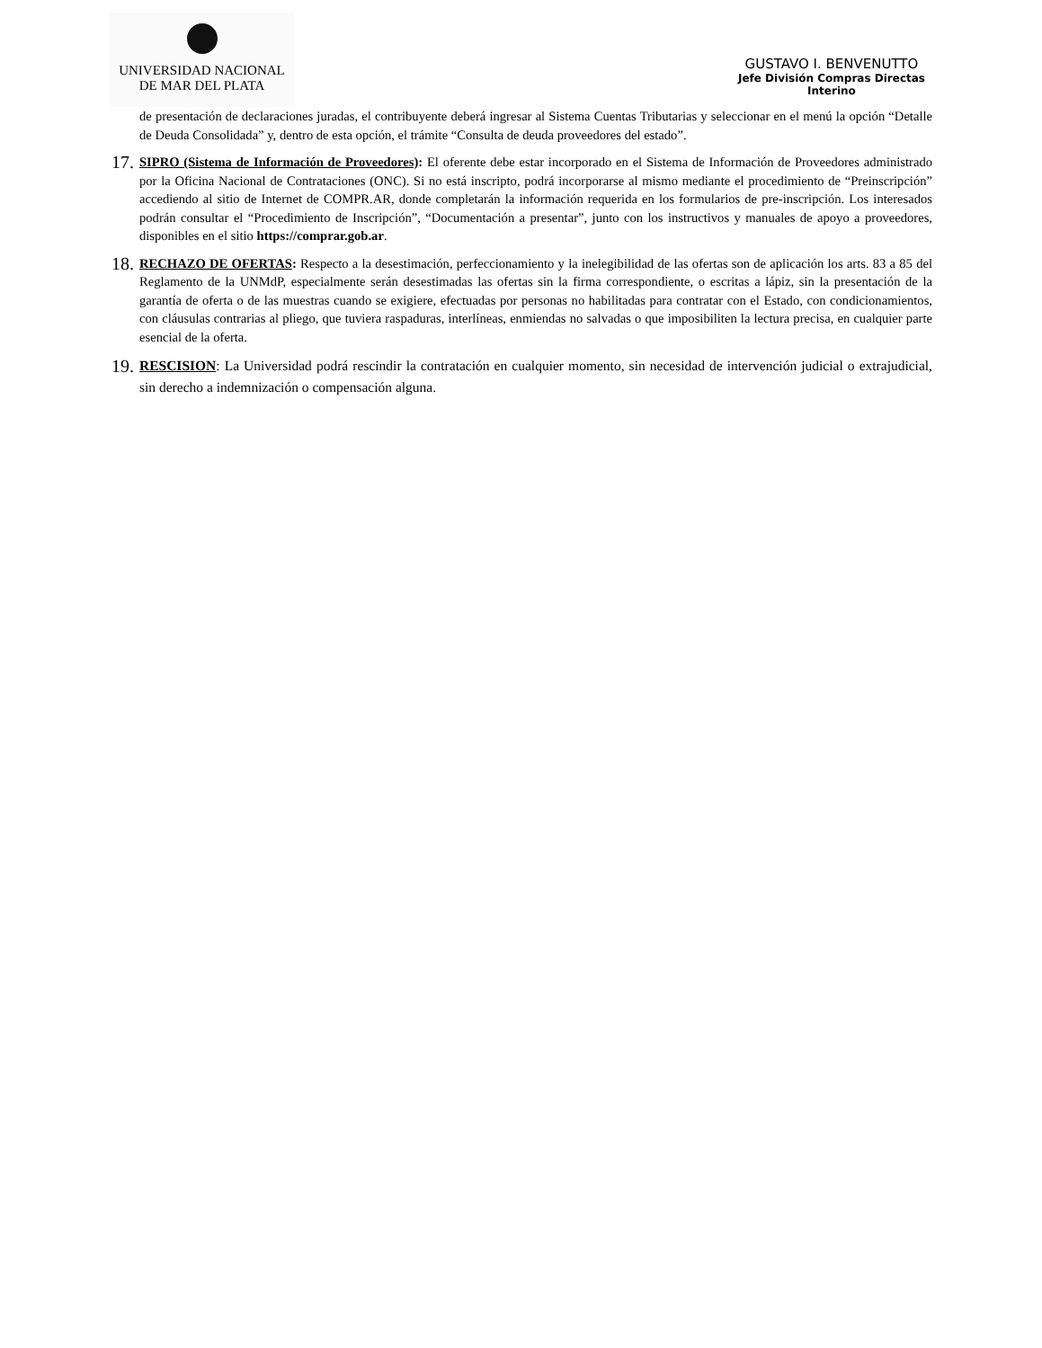UNIVERSIDAD NACIONAL
DE MAR DEL PLATA
GUSTAVO I. BENVENUTTO
Jefe División Compras Directas
Interino
de presentación de declaraciones juradas, el contribuyente deberá ingresar al Sistema Cuentas Tributarias y seleccionar en el menú la opción “Detalle de Deuda Consolidada” y, dentro de esta opción, el trámite “Consulta de deuda proveedores del estado”.
17.
SIPRO (Sistema de Información de Proveedores): El oferente debe estar incorporado en el Sistema de Información de Proveedores administrado por la Oficina Nacional de Contrataciones (ONC). Si no está inscripto, podrá incorporarse al mismo mediante el procedimiento de “Preinscripción” accediendo al sitio de Internet de COMPR.AR, donde completarán la información requerida en los formularios de pre-inscripción. Los interesados podrán consultar el “Procedimiento de Inscripción”, “Documentación a presentar”, junto con los instructivos y manuales de apoyo a proveedores, disponibles en el sitio https://comprar.gob.ar.
18.
RECHAZO DE OFERTAS: Respecto a la desestimación, perfeccionamiento y la inelegibilidad de las ofertas son de aplicación los arts. 83 a 85 del Reglamento de la UNMdP, especialmente serán desestimadas las ofertas sin la firma correspondiente, o escritas a lápiz, sin la presentación de la garantía de oferta o de las muestras cuando se exigiere, efectuadas por personas no habilitadas para contratar con el Estado, con condicionamientos, con cláusulas contrarias al pliego, que tuviera raspaduras, interlíneas, enmiendas no salvadas o que imposibiliten la lectura precisa, en cualquier parte esencial de la oferta.
19.
RESCISION: La Universidad podrá rescindir la contratación en cualquier momento, sin necesidad de intervención judicial o extrajudicial, sin derecho a indemnización o compensación alguna.